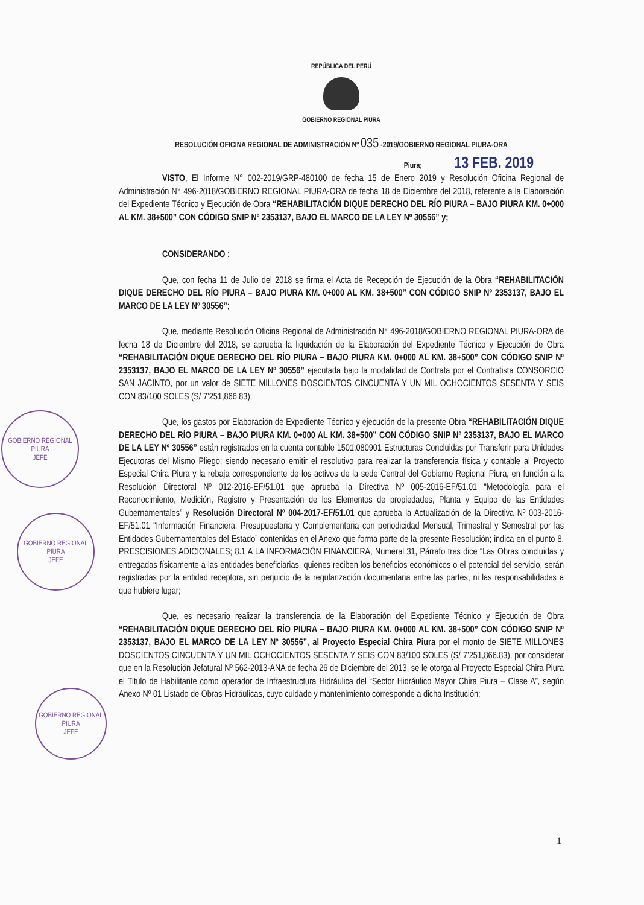GOBIERNO REGIONAL PIURA
JEFE
GOBIERNO REGIONAL PIURA
JEFE
GOBIERNO REGIONAL PIURA
JEFE
REPÚBLICA DEL PERÚ
GOBIERNO REGIONAL PIURA
RESOLUCIÓN OFICINA REGIONAL DE ADMINISTRACIÓN Nº 035 -2019/GOBIERNO REGIONAL PIURA-ORA
Piura; 13 FEB. 2019
VISTO, El Informe N° 002-2019/GRP-480100 de fecha 15 de Enero 2019 y Resolución Oficina Regional de Administración N° 496-2018/GOBIERNO REGIONAL PIURA-ORA de fecha 18 de Diciembre del 2018, referente a la Elaboración del Expediente Técnico y Ejecución de Obra “REHABILITACIÓN DIQUE DERECHO DEL RÍO PIURA – BAJO PIURA KM. 0+000 AL KM. 38+500” CON CÓDIGO SNIP Nº 2353137, BAJO EL MARCO DE LA LEY Nº 30556” y;
CONSIDERANDO :
Que, con fecha 11 de Julio del 2018 se firma el Acta de Recepción de Ejecución de la Obra “REHABILITACIÓN DIQUE DERECHO DEL RÍO PIURA – BAJO PIURA KM. 0+000 AL KM. 38+500” CON CÓDIGO SNIP Nº 2353137, BAJO EL MARCO DE LA LEY Nº 30556”;
Que, mediante Resolución Oficina Regional de Administración N° 496-2018/GOBIERNO REGIONAL PIURA-ORA de fecha 18 de Diciembre del 2018, se aprueba la liquidación de la Elaboración del Expediente Técnico y Ejecución de Obra “REHABILITACIÓN DIQUE DERECHO DEL RÍO PIURA – BAJO PIURA KM. 0+000 AL KM. 38+500” CON CÓDIGO SNIP Nº 2353137, BAJO EL MARCO DE LA LEY Nº 30556” ejecutada bajo la modalidad de Contrata por el Contratista CONSORCIO SAN JACINTO, por un valor de SIETE MILLONES DOSCIENTOS CINCUENTA Y UN MIL OCHOCIENTOS SESENTA Y SEIS CON 83/100 SOLES (S/ 7’251,866.83);
Que, los gastos por Elaboración de Expediente Técnico y ejecución de la presente Obra “REHABILITACIÓN DIQUE DERECHO DEL RÍO PIURA – BAJO PIURA KM. 0+000 AL KM. 38+500” CON CÓDIGO SNIP Nº 2353137, BAJO EL MARCO DE LA LEY Nº 30556” están registrados en la cuenta contable 1501.080901 Estructuras Concluidas por Transferir para Unidades Ejecutoras del Mismo Pliego; siendo necesario emitir el resolutivo para realizar la transferencia física y contable al Proyecto Especial Chira Piura y la rebaja correspondiente de los activos de la sede Central del Gobierno Regional Piura, en función a la Resolución Directoral Nº 012-2016-EF/51.01 que aprueba la Directiva Nº 005-2016-EF/51.01 “Metodología para el Reconocimiento, Medición, Registro y Presentación de los Elementos de propiedades, Planta y Equipo de las Entidades Gubernamentales” y Resolución Directoral Nº 004-2017-EF/51.01 que aprueba la Actualización de la Directiva Nº 003-2016-EF/51.01 “Información Financiera, Presupuestaria y Complementaria con periodicidad Mensual, Trimestral y Semestral por las Entidades Gubernamentales del Estado” contenidas en el Anexo que forma parte de la presente Resolución; indica en el punto 8. PRESCISIONES ADICIONALES; 8.1 A LA INFORMACIÓN FINANCIERA, Numeral 31, Párrafo tres dice “Las Obras concluidas y entregadas físicamente a las entidades beneficiarias, quienes reciben los beneficios económicos o el potencial del servicio, serán registradas por la entidad receptora, sin perjuicio de la regularización documentaria entre las partes, ni las responsabilidades a que hubiere lugar;
Que, es necesario realizar la transferencia de la Elaboración del Expediente Técnico y Ejecución de Obra “REHABILITACIÓN DIQUE DERECHO DEL RÍO PIURA – BAJO PIURA KM. 0+000 AL KM. 38+500” CON CÓDIGO SNIP Nº 2353137, BAJO EL MARCO DE LA LEY Nº 30556”, al Proyecto Especial Chira Piura por el monto de SIETE MILLONES DOSCIENTOS CINCUENTA Y UN MIL OCHOCIENTOS SESENTA Y SEIS CON 83/100 SOLES (S/ 7’251,866.83), por considerar que en la Resolución Jefatural Nº 562-2013-ANA de fecha 26 de Diciembre del 2013, se le otorga al Proyecto Especial Chira Piura el Titulo de Habilitante como operador de Infraestructura Hidráulica del “Sector Hidráulico Mayor Chira Piura – Clase A”, según Anexo Nº 01 Listado de Obras Hidráulicas, cuyo cuidado y mantenimiento corresponde a dicha Institución;
1